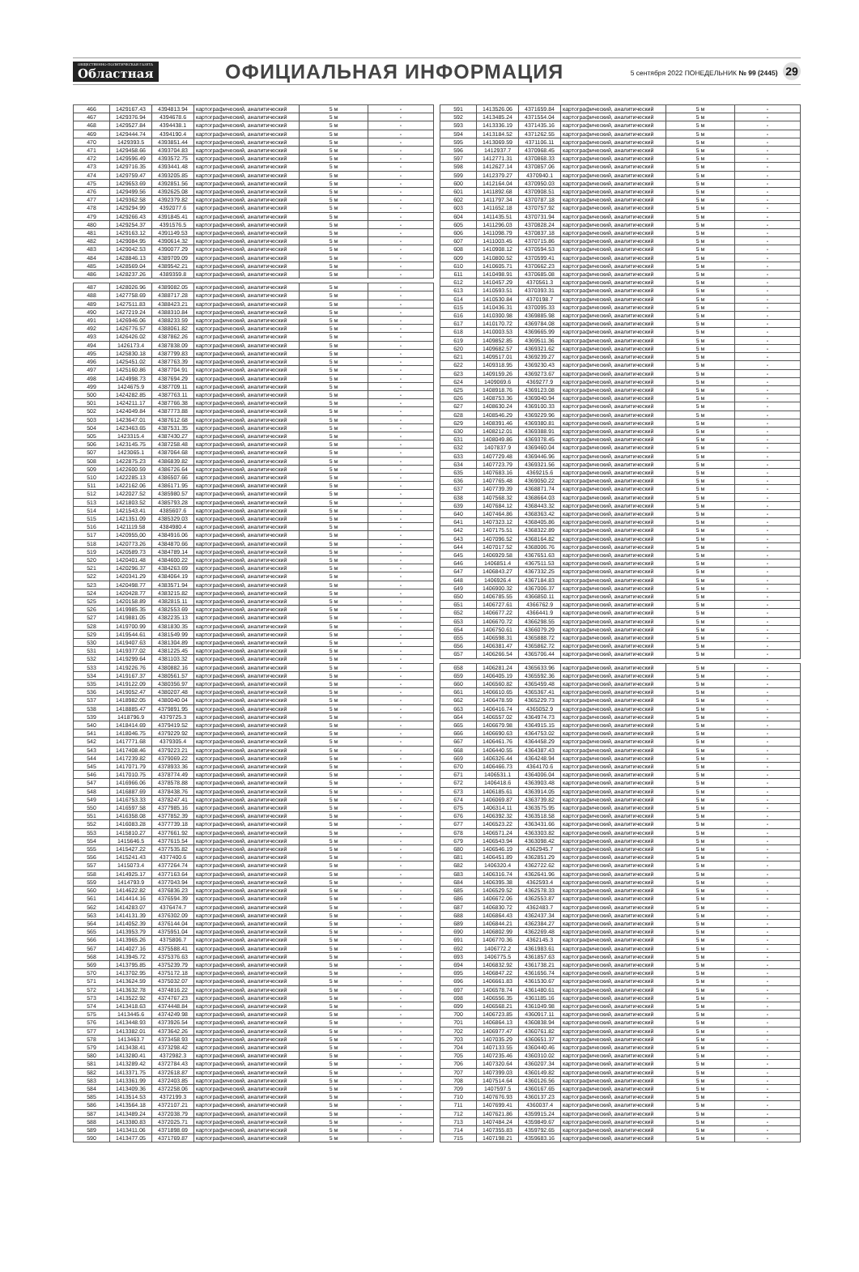ОБЩЕСТВЕННО-ПОЛИТИЧЕСКАЯ ГАЗЕТА
Областная
ОФИЦИАЛЬНАЯ ИНФОРМАЦИЯ
5 сентября 2022 ПОНЕДЕЛЬНИК № 99 (2445) 29
| 466 | 1429167.43 | 4394813.94 | картографический, аналитический | 5 м | - |
| 467 | 1429376.94 | 4394678.6 | картографический, аналитический | 5 м | - |
| 468 | 1429527.84 | 4394438.1 | картографический, аналитический | 5 м | - |
| 469 | 1429444.74 | 4394190.4 | картографический, аналитический | 5 м | - |
| 470 | 1429393.5 | 4393851.44 | картографический, аналитический | 5 м | - |
| 471 | 1429458.66 | 4393704.83 | картографический, аналитический | 5 м | - |
| 472 | 1429596.49 | 4393572.75 | картографический, аналитический | 5 м | - |
| 473 | 1429716.35 | 4393441.48 | картографический, аналитический | 5 м | - |
| 474 | 1429759.47 | 4393205.85 | картографический, аналитический | 5 м | - |
| 475 | 1429653.69 | 4392851.56 | картографический, аналитический | 5 м | - |
| 476 | 1429499.56 | 4392625.08 | картографический, аналитический | 5 м | - |
| 477 | 1429362.58 | 4392379.82 | картографический, аналитический | 5 м | - |
| 478 | 1429294.99 | 4392077.6 | картографический, аналитический | 5 м | - |
| 479 | 1429266.43 | 4391845.41 | картографический, аналитический | 5 м | - |
| 480 | 1429254.37 | 4391576.5 | картографический, аналитический | 5 м | - |
| 481 | 1429163.12 | 4391149.53 | картографический, аналитический | 5 м | - |
| 482 | 1429084.95 | 4390614.32 | картографический, аналитический | 5 м | - |
| 483 | 1429042.53 | 4390077.29 | картографический, аналитический | 5 м | - |
| 484 | 1428846.13 | 4389709.09 | картографический, аналитический | 5 м | - |
| 485 | 1428569.04 | 4389542.21 | картографический, аналитический | 5 м | - |
| 486 | 1428237.26 | 4389359.8 | картографический, аналитический | 5 м | - |
| 487 | 1428026.96 | 4389082.05 | картографический, аналитический | 5 м | - |
| 488 | 1427758.69 | 4388717.28 | картографический, аналитический | 5 м | - |
| 489 | 1427511.83 | 4388423.21 | картографический, аналитический | 5 м | - |
| 490 | 1427219.24 | 4388310.84 | картографический, аналитический | 5 м | - |
| 491 | 1426946.06 | 4388233.59 | картографический, аналитический | 5 м | - |
| 492 | 1426776.57 | 4388061.82 | картографический, аналитический | 5 м | - |
| 493 | 1426426.02 | 4387862.26 | картографический, аналитический | 5 м | - |
| 494 | 1426173.4 | 4387838.09 | картографический, аналитический | 5 м | - |
| 495 | 1425830.18 | 4387799.83 | картографический, аналитический | 5 м | - |
| 496 | 1425451.02 | 4387763.39 | картографический, аналитический | 5 м | - |
| 497 | 1425160.86 | 4387704.91 | картографический, аналитический | 5 м | - |
| 498 | 1424998.73 | 4387694.29 | картографический, аналитический | 5 м | - |
| 499 | 1424675.9 | 4387709.11 | картографический, аналитический | 5 м | - |
| 500 | 1424282.85 | 4387763.11 | картографический, аналитический | 5 м | - |
| 501 | 1424211.17 | 4387766.38 | картографический, аналитический | 5 м | - |
| 502 | 1424049.84 | 4387773.88 | картографический, аналитический | 5 м | - |
| 503 | 1423647.01 | 4387612.68 | картографический, аналитический | 5 м | - |
| 504 | 1423463.65 | 4387531.35 | картографический, аналитический | 5 м | - |
| 505 | 1423315.4 | 4387430.27 | картографический, аналитический | 5 м | - |
| 506 | 1423145.75 | 4387258.48 | картографический, аналитический | 5 м | - |
| 507 | 1423065.1 | 4387064.68 | картографический, аналитический | 5 м | - |
| 508 | 1422875.23 | 4386839.82 | картографический, аналитический | 5 м | - |
| 509 | 1422600.59 | 4386726.64 | картографический, аналитический | 5 м | - |
| 510 | 1422285.13 | 4386507.66 | картографический, аналитический | 5 м | - |
| 511 | 1422162.06 | 4386171.95 | картографический, аналитический | 5 м | - |
| 512 | 1422027.52 | 4385980.57 | картографический, аналитический | 5 м | - |
| 513 | 1421803.52 | 4385793.28 | картографический, аналитический | 5 м | - |
| 514 | 1421543.41 | 4385607.6 | картографический, аналитический | 5 м | - |
| 515 | 1421351.09 | 4385329.03 | картографический, аналитический | 5 м | - |
| 516 | 1421119.58 | 4384980.4 | картографический, аналитический | 5 м | - |
| 517 | 1420955,00 | 4384916.06 | картографический, аналитический | 5 м | - |
| 518 | 1420773.26 | 4384870.66 | картографический, аналитический | 5 м | - |
| 519 | 1420589.73 | 4384789.14 | картографический, аналитический | 5 м | - |
| 520 | 1420401.48 | 4384600.22 | картографический, аналитический | 5 м | - |
| 521 | 1420296.37 | 4384263.69 | картографический, аналитический | 5 м | - |
| 522 | 1420341.29 | 4384064.19 | картографический, аналитический | 5 м | - |
| 523 | 1420498.77 | 4383571.94 | картографический, аналитический | 5 м | - |
| 524 | 1420428.77 | 4383215.82 | картографический, аналитический | 5 м | - |
| 525 | 1420158.89 | 4382815.11 | картографический, аналитический | 5 м | - |
| 526 | 1419985.35 | 4382553.69 | картографический, аналитический | 5 м | - |
| 527 | 1419881.05 | 4382235.13 | картографический, аналитический | 5 м | - |
| 528 | 1419700.99 | 4381830.35 | картографический, аналитический | 5 м | - |
| 529 | 1419544.61 | 4381549.99 | картографический, аналитический | 5 м | - |
| 530 | 1419407.63 | 4381304.89 | картографический, аналитический | 5 м | - |
| 531 | 1419377.02 | 4381225.45 | картографический, аналитический | 5 м | - |
| 532 | 1419299.64 | 4381103.32 | картографический, аналитический | 5 м | - |
| 533 | 1419226.76 | 4380882.16 | картографический, аналитический | 5 м | - |
| 534 | 1419167.37 | 4380561.57 | картографический, аналитический | 5 м | - |
| 535 | 1419122.09 | 4380356.97 | картографический, аналитический | 5 м | - |
| 536 | 1419052.47 | 4380207.48 | картографический, аналитический | 5 м | - |
| 537 | 1418982.05 | 4380040.04 | картографический, аналитический | 5 м | - |
| 538 | 1418885.47 | 4379891.95 | картографический, аналитический | 5 м | - |
| 539 | 1418796.9 | 4379725.3 | картографический, аналитический | 5 м | - |
| 540 | 1418414.69 | 4379419.52 | картографический, аналитический | 5 м | - |
| 541 | 1418046.75 | 4379229.92 | картографический, аналитический | 5 м | - |
| 542 | 1417771.68 | 4379305.4 | картографический, аналитический | 5 м | - |
| 543 | 1417408.46 | 4379223.21 | картографический, аналитический | 5 м | - |
| 544 | 1417239.82 | 4379069.22 | картографический, аналитический | 5 м | - |
| 545 | 1417071.79 | 4378933.36 | картографический, аналитический | 5 м | - |
| 546 | 1417010.75 | 4378774.49 | картографический, аналитический | 5 м | - |
| 547 | 1416966.06 | 4378578.88 | картографический, аналитический | 5 м | - |
| 548 | 1416887.69 | 4378438.76 | картографический, аналитический | 5 м | - |
| 549 | 1416753.33 | 4378247.41 | картографический, аналитический | 5 м | - |
| 550 | 1416597.58 | 4377985.16 | картографический, аналитический | 5 м | - |
| 551 | 1416358.08 | 4377852.39 | картографический, аналитический | 5 м | - |
| 552 | 1416083.28 | 4377739.18 | картографический, аналитический | 5 м | - |
| 553 | 1415810.27 | 4377661.92 | картографический, аналитический | 5 м | - |
| 554 | 1415646.5 | 4377615.54 | картографический, аналитический | 5 м | - |
| 555 | 1415427.22 | 4377535.82 | картографический, аналитический | 5 м | - |
| 556 | 1415241.43 | 4377400.6 | картографический, аналитический | 5 м | - |
| 557 | 1415073.4 | 4377264.74 | картографический, аналитический | 5 м | - |
| 558 | 1414925.17 | 4377163.64 | картографический, аналитический | 5 м | - |
| 559 | 1414793.9 | 4377043.94 | картографический, аналитический | 5 м | - |
| 560 | 1414622.82 | 4376836.23 | картографический, аналитический | 5 м | - |
| 561 | 1414414.16 | 4376594.39 | картографический, аналитический | 5 м | - |
| 562 | 1414283.07 | 4376474.7 | картографический, аналитический | 5 м | - |
| 563 | 1414131.39 | 4376302.09 | картографический, аналитический | 5 м | - |
| 564 | 1414052.39 | 4376144.04 | картографический, аналитический | 5 м | - |
| 565 | 1413953.79 | 4375951.04 | картографический, аналитический | 5 м | - |
| 566 | 1413965.26 | 4375806.7 | картографический, аналитический | 5 м | - |
| 567 | 1414027.16 | 4375588.41 | картографический, аналитический | 5 м | - |
| 568 | 1413945.72 | 4375376.63 | картографический, аналитический | 5 м | - |
| 569 | 1413795.85 | 4375239.79 | картографический, аналитический | 5 м | - |
| 570 | 1413702.95 | 4375172.18 | картографический, аналитический | 5 м | - |
| 571 | 1413624.59 | 4375032.07 | картографический, аналитический | 5 м | - |
| 572 | 1413632.78 | 4374816.22 | картографический, аналитический | 5 м | - |
| 573 | 1413522.92 | 4374767.23 | картографический, аналитический | 5 м | - |
| 574 | 1413418.63 | 4374448.84 | картографический, аналитический | 5 м | - |
| 575 | 1413445.6 | 4374249.98 | картографический, аналитический | 5 м | - |
| 576 | 1413448.93 | 4373926.54 | картографический, аналитический | 5 м | - |
| 577 | 1413382.01 | 4373642.26 | картографический, аналитический | 5 м | - |
| 578 | 1413463.7 | 4373458.93 | картографический, аналитический | 5 м | - |
| 579 | 1413438.41 | 4373298.42 | картографический, аналитический | 5 м | - |
| 580 | 1413280.41 | 4372982.3 | картографический, аналитический | 5 м | - |
| 581 | 1413289.42 | 4372784.43 | картографический, аналитический | 5 м | - |
| 582 | 1413371.75 | 4372618.87 | картографический, аналитический | 5 м | - |
| 583 | 1413361.99 | 4372403.85 | картографический, аналитический | 5 м | - |
| 584 | 1413409.36 | 4372258.06 | картографический, аналитический | 5 м | - |
| 585 | 1413514.53 | 4372199.3 | картографический, аналитический | 5 м | - |
| 586 | 1413564.18 | 4372107.21 | картографический, аналитический | 5 м | - |
| 587 | 1413489.24 | 4372038.79 | картографический, аналитический | 5 м | - |
| 588 | 1413380.83 | 4372025.71 | картографический, аналитический | 5 м | - |
| 589 | 1413411.06 | 4371898.69 | картографический, аналитический | 5 м | - |
| 590 | 1413477.05 | 4371769.87 | картографический, аналитический | 5 м | - |
| 591 | 1413526.06 | 4371659.84 | картографический, аналитический | 5 м | - |
| 592 | 1413485.24 | 4371554.04 | картографический, аналитический | 5 м | - |
| 593 | 1413336.19 | 4371435.16 | картографический, аналитический | 5 м | - |
| 594 | 1413184.52 | 4371262.55 | картографический, аналитический | 5 м | - |
| 595 | 1413069.59 | 4371106.11 | картографический, аналитический | 5 м | - |
| 596 | 1412937.7 | 4370968.45 | картографический, аналитический | 5 м | - |
| 597 | 1412771.31 | 4370868.33 | картографический, аналитический | 5 м | - |
| 598 | 1412627.14 | 4370857.06 | картографический, аналитический | 5 м | - |
| 599 | 1412379.27 | 4370940.1 | картографический, аналитический | 5 м | - |
| 600 | 1412164.04 | 4370950.03 | картографический, аналитический | 5 м | - |
| 601 | 1411892.68 | 4370908.51 | картографический, аналитический | 5 м | - |
| 602 | 1411797.34 | 4370787.18 | картографический, аналитический | 5 м | - |
| 603 | 1411652.18 | 4370757.92 | картографический, аналитический | 5 м | - |
| 604 | 1411435.51 | 4370731.94 | картографический, аналитический | 5 м | - |
| 605 | 1411296.03 | 4370828.24 | картографический, аналитический | 5 м | - |
| 606 | 1411098.79 | 4370837.18 | картографический, аналитический | 5 м | - |
| 607 | 1411003.45 | 4370715.86 | картографический, аналитический | 5 м | - |
| 608 | 1410908.12 | 4370594.53 | картографический, аналитический | 5 м | - |
| 609 | 1410800.52 | 4370599.41 | картографический, аналитический | 5 м | - |
| 610 | 1410605.71 | 4370662.23 | картографический, аналитический | 5 м | - |
| 611 | 1410498.91 | 4370685.08 | картографический, аналитический | 5 м | - |
| 612 | 1410457.29 | 4370561.3 | картографический, аналитический | 5 м | - |
| 613 | 1410593.51 | 4370393.31 | картографический, аналитический | 5 м | - |
| 614 | 1410530.84 | 4370198.7 | картографический, аналитический | 5 м | - |
| 615 | 1410436.31 | 4370095.33 | картографический, аналитический | 5 м | - |
| 616 | 1410300.98 | 4369885.98 | картографический, аналитический | 5 м | - |
| 617 | 1410170.72 | 4369784.08 | картографический, аналитический | 5 м | - |
| 618 | 1410003.53 | 4369665.99 | картографический, аналитический | 5 м | - |
| 619 | 1409852.85 | 4369511.36 | картографический, аналитический | 5 м | - |
| 620 | 1409682.57 | 4369321.62 | картографический, аналитический | 5 м | - |
| 621 | 1409517.01 | 4369239.27 | картографический, аналитический | 5 м | - |
| 622 | 1409318.95 | 4369230.43 | картографический, аналитический | 5 м | - |
| 623 | 1409159.26 | 4369273.67 | картографический, аналитический | 5 м | - |
| 624 | 1409069.6 | 4369277.9 | картографический, аналитический | 5 м | - |
| 625 | 1408918.76 | 4369123.08 | картографический, аналитический | 5 м | - |
| 626 | 1408753.36 | 4369040.94 | картографический, аналитический | 5 м | - |
| 627 | 1408630.24 | 4369100.33 | картографический, аналитический | 5 м | - |
| 628 | 1408546.29 | 4369229.96 | картографический, аналитический | 5 м | - |
| 629 | 1408391.46 | 4369380.81 | картографический, аналитический | 5 м | - |
| 630 | 1408212.01 | 4369388.91 | картографический, аналитический | 5 м | - |
| 631 | 1408049.86 | 4369378.45 | картографический, аналитический | 5 м | - |
| 632 | 1407837.9 | 4369460.04 | картографический, аналитический | 5 м | - |
| 633 | 1407729.48 | 4369446.96 | картографический, аналитический | 5 м | - |
| 634 | 1407723.79 | 4369321.56 | картографический, аналитический | 5 м | - |
| 635 | 1407683.16 | 4369215.6 | картографический, аналитический | 5 м | - |
| 636 | 1407765.48 | 4369050.22 | картографический, аналитический | 5 м | - |
| 637 | 1407739.39 | 4368871.74 | картографический, аналитический | 5 м | - |
| 638 | 1407568.32 | 4368664.03 | картографический, аналитический | 5 м | - |
| 639 | 1407684.12 | 4368443.32 | картографический, аналитический | 5 м | - |
| 640 | 1407464.86 | 4368363.42 | картографический, аналитический | 5 м | - |
| 641 | 1407323.12 | 4368405.86 | картографический, аналитический | 5 м | - |
| 642 | 1407175.51 | 4368322.89 | картографический, аналитический | 5 м | - |
| 643 | 1407096.52 | 4368164.82 | картографический, аналитический | 5 м | - |
| 644 | 1407017.52 | 4368006.76 | картографический, аналитический | 5 м | - |
| 645 | 1406929.58 | 4367651.63 | картографический, аналитический | 5 м | - |
| 646 | 1406851.4 | 4367511.53 | картографический, аналитический | 5 м | - |
| 647 | 1406843.27 | 4367332.25 | картографический, аналитический | 5 м | - |
| 648 | 1406926.4 | 4367184.83 | картографический, аналитический | 5 м | - |
| 649 | 1406900.32 | 4367006.37 | картографический, аналитический | 5 м | - |
| 650 | 1406785.55 | 4366850.11 | картографический, аналитический | 5 м | - |
| 651 | 1406727.61 | 4366762.9 | картографический, аналитический | 5 м | - |
| 652 | 1406677.22 | 4366441.9 | картографический, аналитический | 5 м | - |
| 653 | 1406670.72 | 4366298.55 | картографический, аналитический | 5 м | - |
| 654 | 1406750.61 | 4366079.29 | картографический, аналитический | 5 м | - |
| 655 | 1406598.31 | 4365888.72 | картографический, аналитический | 5 м | - |
| 656 | 1406381.47 | 4365862.72 | картографический, аналитический | 5 м | - |
| 657 | 1406266.54 | 4365706.44 | картографический, аналитический | 5 м | - |
| 658 | 1406281.24 | 4365633.96 | картографический, аналитический | 5 м | - |
| 659 | 1406405.19 | 4365592.36 | картографический, аналитический | 5 м | - |
| 660 | 1406560.82 | 4365459.48 | картографический, аналитический | 5 м | - |
| 661 | 1406610.65 | 4365367.41 | картографический, аналитический | 5 м | - |
| 662 | 1406478.59 | 4365229.73 | картографический, аналитический | 5 м | - |
| 663 | 1406416.74 | 4365052.9 | картографический, аналитический | 5 м | - |
| 664 | 1406557.02 | 4364974.73 | картографический, аналитический | 5 м | - |
| 665 | 1406679.98 | 4364915.15 | картографический, аналитический | 5 м | - |
| 666 | 1406690.63 | 4364753.02 | картографический, аналитический | 5 м | - |
| 667 | 1406461.76 | 4364458.29 | картографический, аналитический | 5 м | - |
| 668 | 1406440.55 | 4364387.43 | картографический, аналитический | 5 м | - |
| 669 | 1406326.44 | 4364248.94 | картографический, аналитический | 5 м | - |
| 670 | 1406466.73 | 4364170.6 | картографический, аналитический | 5 м | - |
| 671 | 1406531.1 | 4364006.04 | картографический, аналитический | 5 м | - |
| 672 | 1406418.6 | 4363903.48 | картографический, аналитический | 5 м | - |
| 673 | 1406185.61 | 4363914.05 | картографический, аналитический | 5 м | - |
| 674 | 1406069.87 | 4363739.82 | картографический, аналитический | 5 м | - |
| 675 | 1406314.11 | 4363575.95 | картографический, аналитический | 5 м | - |
| 676 | 1406392.32 | 4363518.58 | картографический, аналитический | 5 м | - |
| 677 | 1406523.22 | 4363431.66 | картографический, аналитический | 5 м | - |
| 678 | 1406571.24 | 4363303.82 | картографический, аналитический | 5 м | - |
| 679 | 1406543.94 | 4363098.42 | картографический, аналитический | 5 м | - |
| 680 | 1406546.19 | 4362945.7 | картографический, аналитический | 5 м | - |
| 681 | 1406451.89 | 4362851.29 | картографический, аналитический | 5 м | - |
| 682 | 1406320.4 | 4362722.62 | картографический, аналитический | 5 м | - |
| 683 | 1406316.74 | 4362641.96 | картографический, аналитический | 5 м | - |
| 684 | 1406395.38 | 4362593.4 | картографический, аналитический | 5 м | - |
| 685 | 1406529.52 | 4362578.33 | картографический, аналитический | 5 м | - |
| 686 | 1406672.06 | 4362553.87 | картографический, аналитический | 5 м | - |
| 687 | 1406830.72 | 4362483.7 | картографический, аналитический | 5 м | - |
| 688 | 1406864.43 | 4362437.34 | картографический, аналитический | 5 м | - |
| 689 | 1406844.21 | 4362384.27 | картографический, аналитический | 5 м | - |
| 690 | 1406802.99 | 4362269.48 | картографический, аналитический | 5 м | - |
| 691 | 1406770.36 | 4362145.3 | картографический, аналитический | 5 м | - |
| 692 | 1406772.2 | 4361983.61 | картографический, аналитический | 5 м | - |
| 693 | 1406775.5 | 4361857.63 | картографический, аналитический | 5 м | - |
| 694 | 1406832.92 | 4361738.21 | картографический, аналитический | 5 м | - |
| 695 | 1406847.22 | 4361656.74 | картографический, аналитический | 5 м | - |
| 696 | 1406661.83 | 4361530.67 | картографический, аналитический | 5 м | - |
| 697 | 1406578.74 | 4361480.61 | картографический, аналитический | 5 м | - |
| 698 | 1406556.35 | 4361185.16 | картографический, аналитический | 5 м | - |
| 699 | 1406568.21 | 4361049.98 | картографический, аналитический | 5 м | - |
| 700 | 1406723.85 | 4360917.11 | картографический, аналитический | 5 м | - |
| 701 | 1406864.13 | 4360838.94 | картографический, аналитический | 5 м | - |
| 702 | 1406977.47 | 4360761.82 | картографический, аналитический | 5 м | - |
| 703 | 1407035.29 | 4360651.37 | картографический, аналитический | 5 м | - |
| 704 | 1407133.55 | 4360440.46 | картографический, аналитический | 5 м | - |
| 705 | 1407235.46 | 4360310.02 | картографический, аналитический | 5 м | - |
| 706 | 1407320.64 | 4360207.34 | картографический, аналитический | 5 м | - |
| 707 | 1407399.03 | 4360149.82 | картографический, аналитический | 5 м | - |
| 708 | 1407514.64 | 4360126.56 | картографический, аналитический | 5 м | - |
| 709 | 1407597.5 | 4360167.65 | картографический, аналитический | 5 м | - |
| 710 | 1407676.93 | 4360137.23 | картографический, аналитический | 5 м | - |
| 711 | 1407699.41 | 4360037.4 | картографический, аналитический | 5 м | - |
| 712 | 1407621.86 | 4359915.24 | картографический, аналитический | 5 м | - |
| 713 | 1407484.24 | 4359849.67 | картографический, аналитический | 5 м | - |
| 714 | 1407355.83 | 4359792.65 | картографический, аналитический | 5 м | - |
| 715 | 1407198.21 | 4359683.16 | картографический, аналитический | 5 м | - |